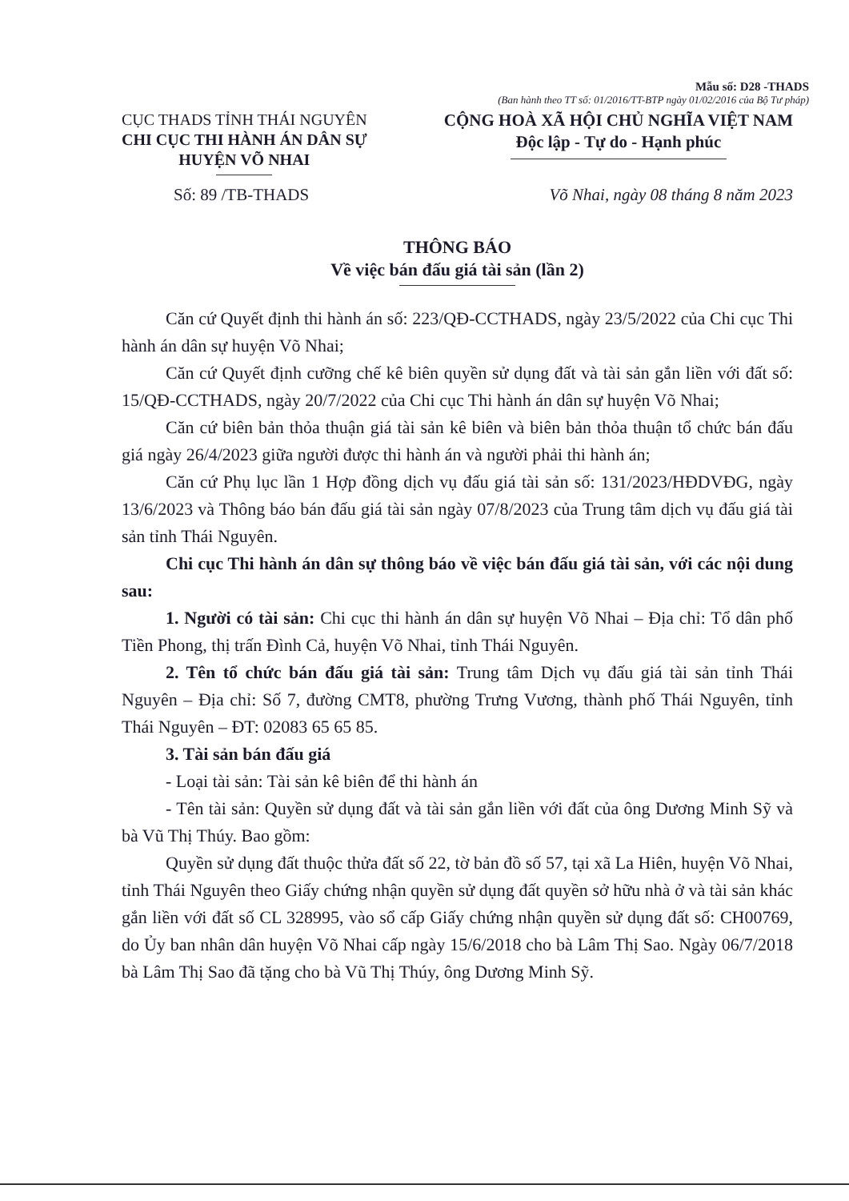Mẫu số: D28 -THADS
(Ban hành theo TT số: 01/2016/TT-BTP ngày 01/02/2016 của Bộ Tư pháp)
CỤC THADS TỈNH THÁI NGUYÊN
CHI CỤC THI HÀNH ÁN DÂN SỰ
HUYỆN VÕ NHAI
CỘNG HOÀ XÃ HỘI CHỦ NGHĨA VIỆT NAM
Độc lập - Tự do - Hạnh phúc
Số: 89 /TB-THADS Võ Nhai, ngày 08 tháng 8 năm 2023
THÔNG BÁO
Về việc bán đấu giá tài sản (lần 2)
Căn cứ Quyết định thi hành án số: 223/QĐ-CCTHADS, ngày 23/5/2022 của Chi cục Thi hành án dân sự huyện Võ Nhai;
Căn cứ Quyết định cưỡng chế kê biên quyền sử dụng đất và tài sản gắn liền với đất số: 15/QĐ-CCTHADS, ngày 20/7/2022 của Chi cục Thi hành án dân sự huyện Võ Nhai;
Căn cứ biên bản thỏa thuận giá tài sản kê biên và biên bản thỏa thuận tổ chức bán đấu giá ngày 26/4/2023 giữa người được thi hành án và người phải thi hành án;
Căn cứ Phụ lục lần 1 Hợp đồng dịch vụ đấu giá tài sản số: 131/2023/HĐDVĐG, ngày 13/6/2023 và Thông báo bán đấu giá tài sản ngày 07/8/2023 của Trung tâm dịch vụ đấu giá tài sản tỉnh Thái Nguyên.
Chi cục Thi hành án dân sự thông báo về việc bán đấu giá tài sản, với các nội dung sau:
1. Người có tài sản: Chi cục thi hành án dân sự huyện Võ Nhai – Địa chỉ: Tổ dân phố Tiền Phong, thị trấn Đình Cả, huyện Võ Nhai, tỉnh Thái Nguyên.
2. Tên tổ chức bán đấu giá tài sản: Trung tâm Dịch vụ đấu giá tài sản tỉnh Thái Nguyên – Địa chỉ: Số 7, đường CMT8, phường Trưng Vương, thành phố Thái Nguyên, tỉnh Thái Nguyên – ĐT: 02083 65 65 85.
3. Tài sản bán đấu giá
- Loại tài sản: Tài sản kê biên để thi hành án
- Tên tài sản: Quyền sử dụng đất và tài sản gắn liền với đất của ông Dương Minh Sỹ và bà Vũ Thị Thúy. Bao gồm:
Quyền sử dụng đất thuộc thửa đất số 22, tờ bản đồ số 57, tại xã La Hiên, huyện Võ Nhai, tỉnh Thái Nguyên theo Giấy chứng nhận quyền sử dụng đất quyền sở hữu nhà ở và tài sản khác gắn liền với đất số CL 328995, vào sổ cấp Giấy chứng nhận quyền sử dụng đất số: CH00769, do Ủy ban nhân dân huyện Võ Nhai cấp ngày 15/6/2018 cho bà Lâm Thị Sao. Ngày 06/7/2018 bà Lâm Thị Sao đã tặng cho bà Vũ Thị Thúy, ông Dương Minh Sỹ.